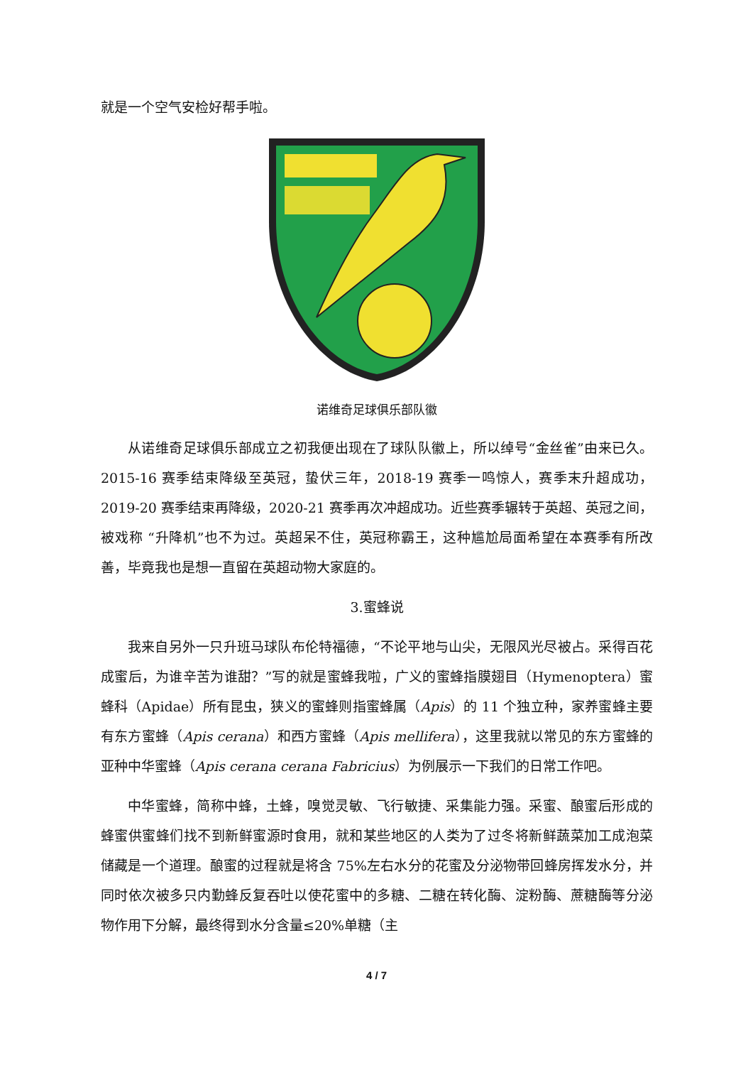就是一个空气安检好帮手啦。
诺维奇足球俱乐部队徽
从诺维奇足球俱乐部成立之初我便出现在了球队队徽上，所以绰号“金丝雀”由来已久。2015-16 赛季结束降级至英冠，蛰伏三年，2018-19 赛季一鸣惊人，赛季末升超成功，2019-20 赛季结束再降级，2020-21 赛季再次冲超成功。近些赛季辗转于英超、英冠之间，被戏称 “升降机”也不为过。英超呆不住，英冠称霸王，这种尴尬局面希望在本赛季有所改善，毕竟我也是想一直留在英超动物大家庭的。
3.蜜蜂说
我来自另外一只升班马球队布伦特福德，“不论平地与山尖，无限风光尽被占。采得百花成蜜后，为谁辛苦为谁甜？”写的就是蜜蜂我啦，广义的蜜蜂指膜翅目（Hymenoptera）蜜蜂科（Apidae）所有昆虫，狭义的蜜蜂则指蜜蜂属（Apis）的 11 个独立种，家养蜜蜂主要有东方蜜蜂（Apis cerana）和西方蜜蜂（Apis mellifera），这里我就以常见的东方蜜蜂的亚种中华蜜蜂（Apis cerana cerana Fabricius）为例展示一下我们的日常工作吧。
中华蜜蜂，简称中蜂，土蜂，嗅觉灵敏、飞行敏捷、采集能力强。采蜜、酿蜜后形成的蜂蜜供蜜蜂们找不到新鲜蜜源时食用，就和某些地区的人类为了过冬将新鲜蔬菜加工成泡菜储藏是一个道理。酿蜜的过程就是将含 75%左右水分的花蜜及分泌物带回蜂房挥发水分，并同时依次被多只内勤蜂反复吞吐以使花蜜中的多糖、二糖在转化酶、淀粉酶、蔗糖酶等分泌物作用下分解，最终得到水分含量≤20%单糖（主
4 / 7